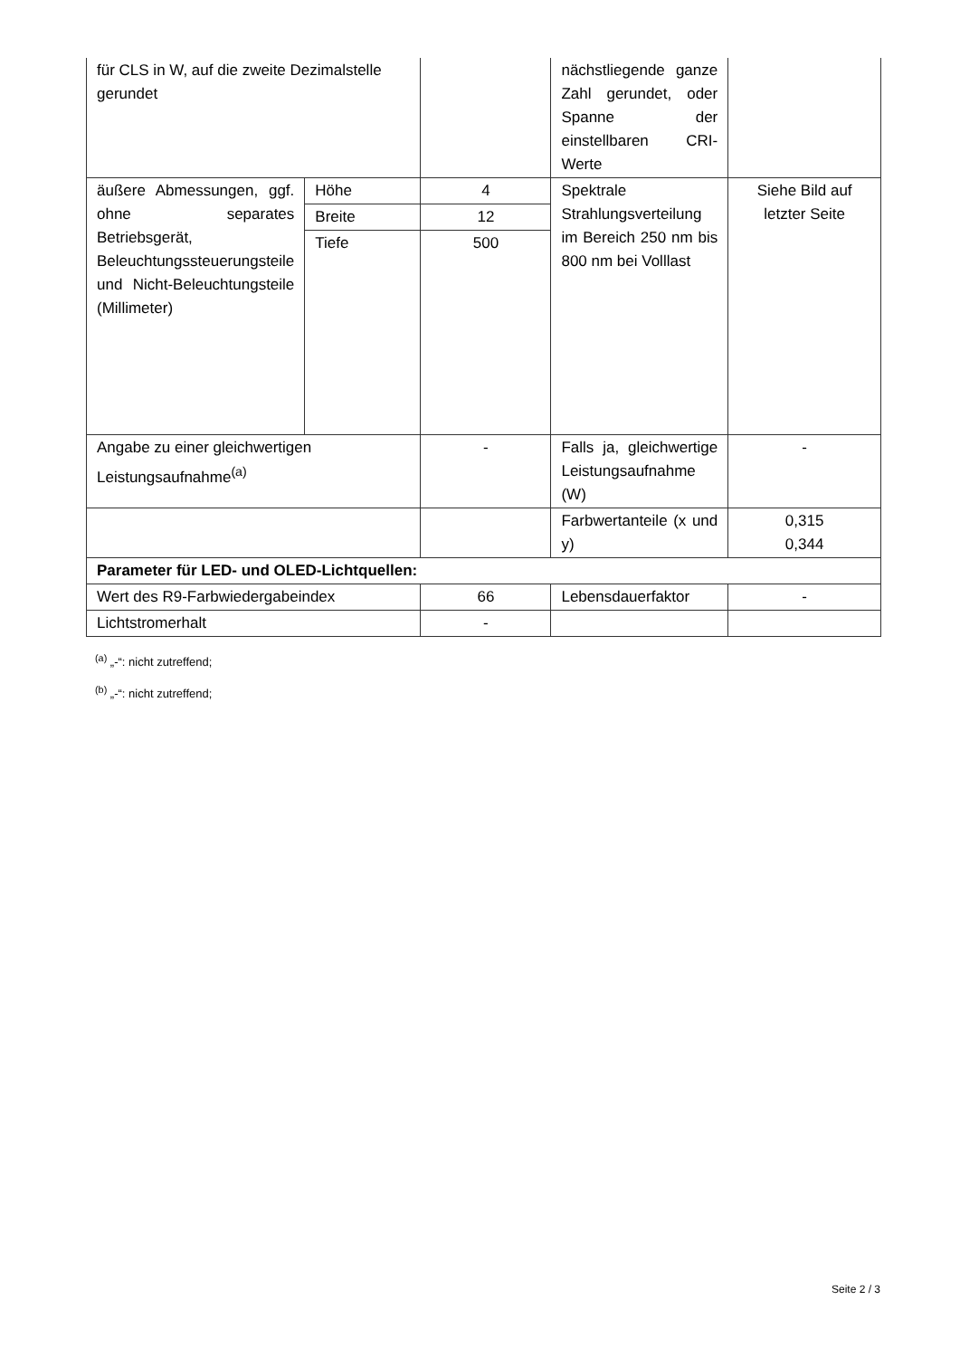| für CLS in W, auf die zweite Dezimalstelle gerundet | | | nächstliegende ganze Zahl gerundet, oder Spanne der einstellbaren CRI-Werte | |
| äußere Abmessungen, ggf. ohne separates Betriebsgerät, Beleuchtungssteuerungsteile und Nicht-Beleuchtungsteile (Millimeter) | Höhe | 4 | Spektrale Strahlungsverteilung im Bereich 250 nm bis 800 nm bei Volllast | Siehe Bild auf letzter Seite |
| | Breite | 12 | | |
| | Tiefe | 500 | | |
| Angabe zu einer gleichwertigen Leistungsaufnahme<sup>(a)</sup> | | - | Falls ja, gleichwertige Leistungsaufnahme (W) | - |
| | | | Farbwertanteile (x und y) | 0,315 0,344 |
| Parameter für LED- und OLED-Lichtquellen: | | | | |
| Wert des R9-Farbwiedergabeindex | | 66 | Lebensdauerfaktor | - |
| Lichtstromerhalt | | - | | |
<sup>(a)</sup> „-“: nicht zutreffend;
<sup>(b)</sup> „-“: nicht zutreffend;
Seite 2 / 3